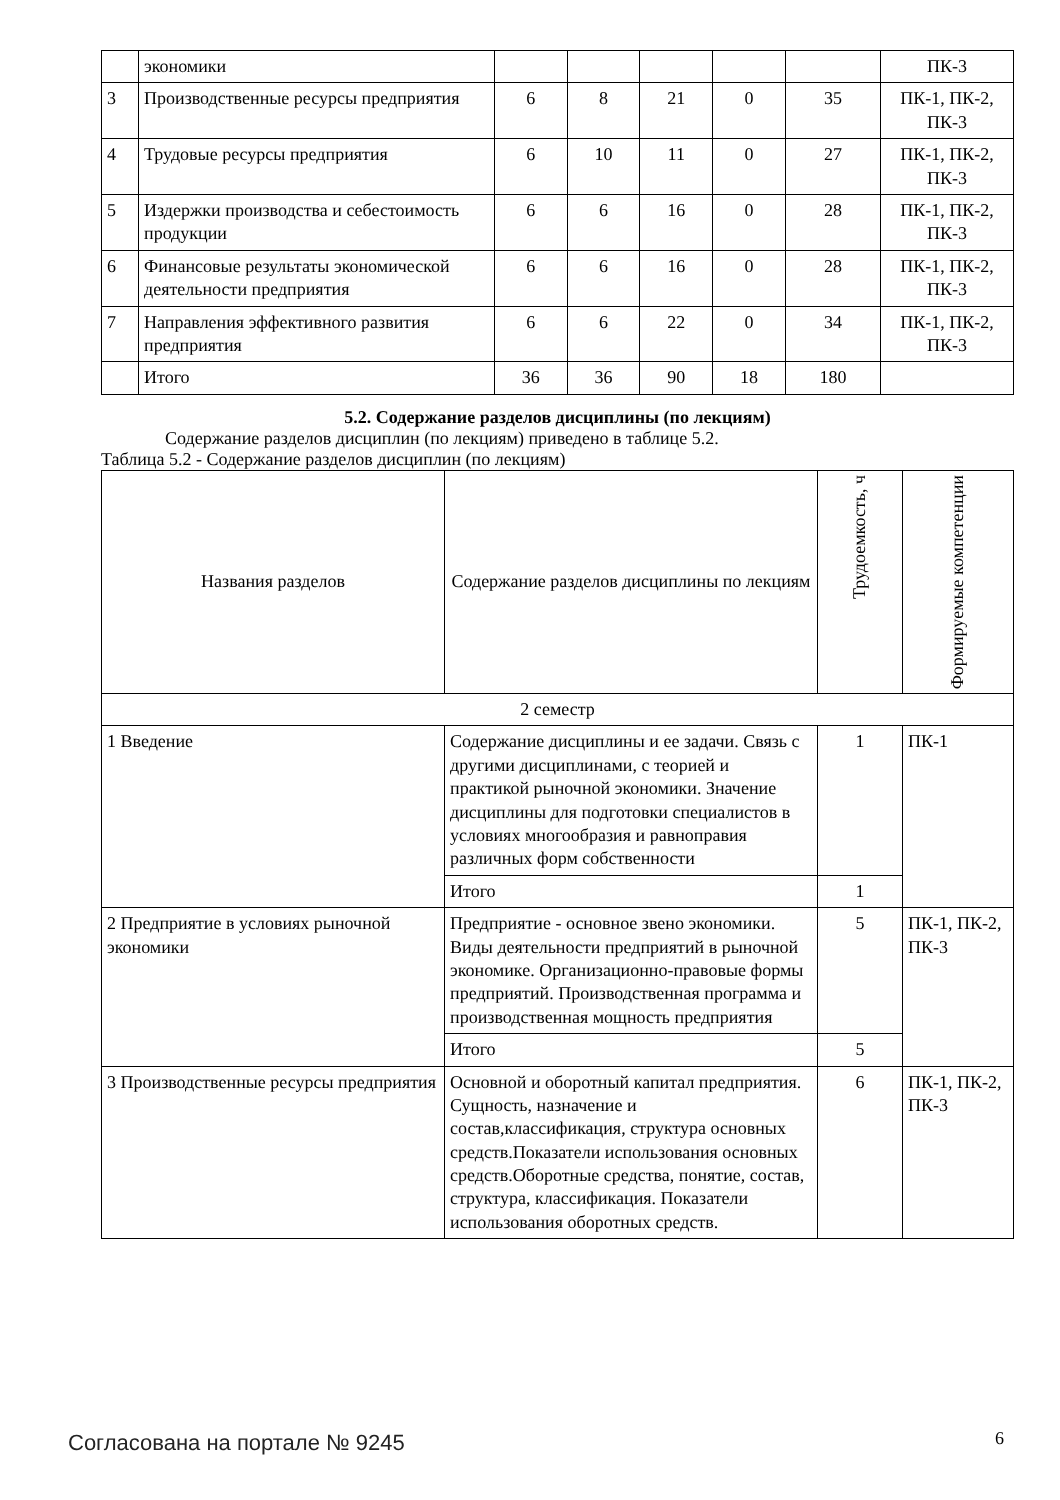| | экономики | | | | | | ПК-3 |
| 3 | Производственные ресурсы предприятия | 6 | 8 | 21 | 0 | 35 | ПК-1, ПК-2, ПК-3 |
| 4 | Трудовые ресурсы предприятия | 6 | 10 | 11 | 0 | 27 | ПК-1, ПК-2, ПК-3 |
| 5 | Издержки производства и себестоимость продукции | 6 | 6 | 16 | 0 | 28 | ПК-1, ПК-2, ПК-3 |
| 6 | Финансовые результаты экономической деятельности предприятия | 6 | 6 | 16 | 0 | 28 | ПК-1, ПК-2, ПК-3 |
| 7 | Направления эффективного развития предприятия | 6 | 6 | 22 | 0 | 34 | ПК-1, ПК-2, ПК-3 |
| | Итого | 36 | 36 | 90 | 18 | 180 | |
5.2. Содержание разделов дисциплины (по лекциям)
Содержание разделов дисциплин (по лекциям) приведено в таблице 5.2.
Таблица 5.2 - Содержание разделов дисциплин (по лекциям)
| Названия разделов | Содержание разделов дисциплины по лекциям | Трудоемкость, ч | Формируемые компетенции |
| --- | --- | --- | --- |
| 2 семестр | | | |
| 1 Введение | Содержание дисциплины и ее задачи. Связь с другими дисциплинами, с теорией и практикой рыночной экономики. Значение дисциплины для подготовки специалистов в условиях многообразия и равноправия различных форм собственности | 1 | ПК-1 |
| | Итого | 1 | |
| 2 Предприятие в условиях рыночной экономики | Предприятие - основное звено экономики. Виды деятельности предприятий в рыночной экономике. Организационно-правовые формы предприятий. Производственная программа и производственная мощность предприятия | 5 | ПК-1, ПК-2, ПК-3 |
| | Итого | 5 | |
| 3 Производственные ресурсы предприятия | Основной и оборотный капитал предприятия. Сущность, назначение и состав,классификация, структура основных средств.Показатели использования основных средств.Оборотные средства, понятие, состав, структура, классификация. Показатели использования оборотных средств. | 6 | ПК-1, ПК-2, ПК-3 |
Согласована на портале № 9245 6